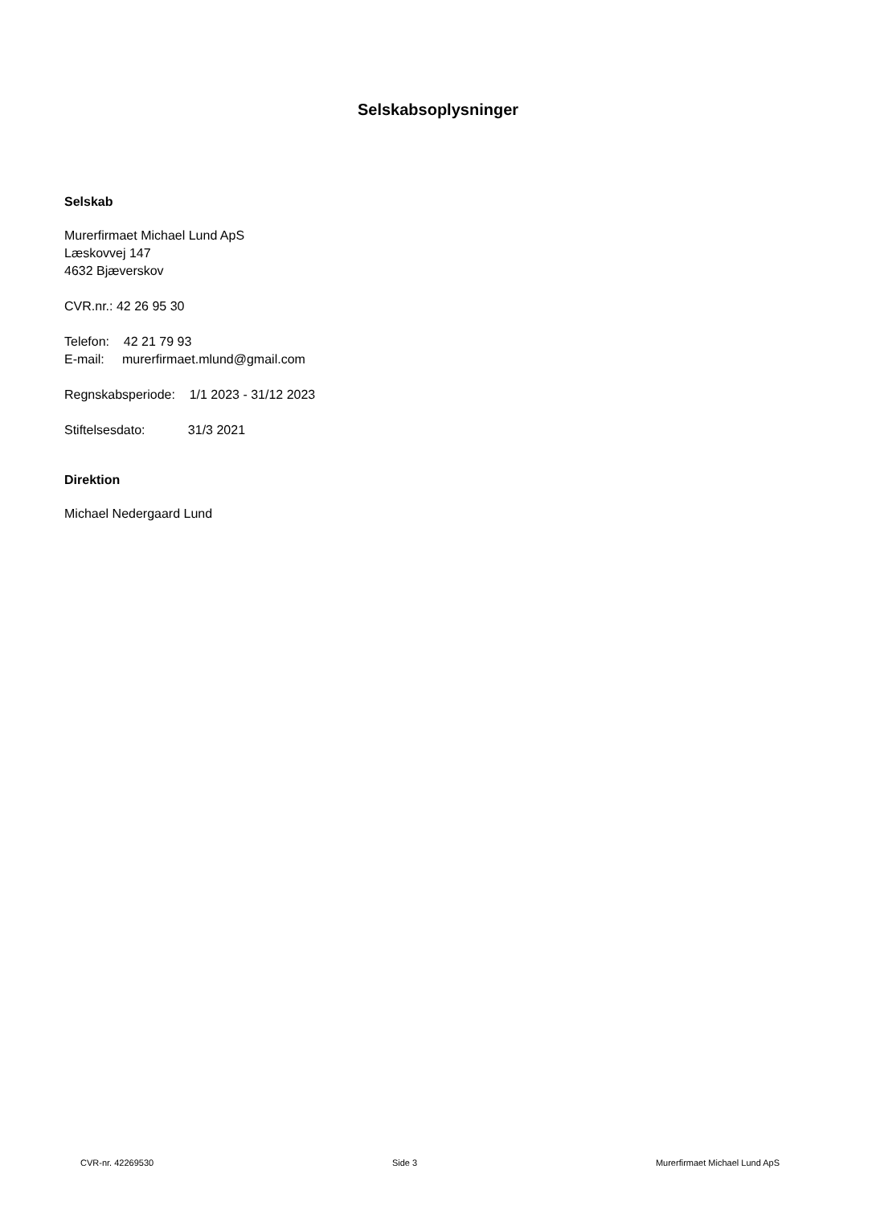Selskabsoplysninger
Selskab
Murerfirmaet Michael Lund ApS
Læskovvej 147
4632 Bjæverskov
CVR.nr.: 42 26 95 30
Telefon: 42 21 79 93
E-mail: murerfirmaet.mlund@gmail.com
Regnskabsperiode: 1/1 2023 - 31/12 2023
Stiftelsesdato: 31/3 2021
Direktion
Michael Nedergaard Lund
CVR-nr. 42269530 Side 3 Murerfirmaet Michael Lund ApS